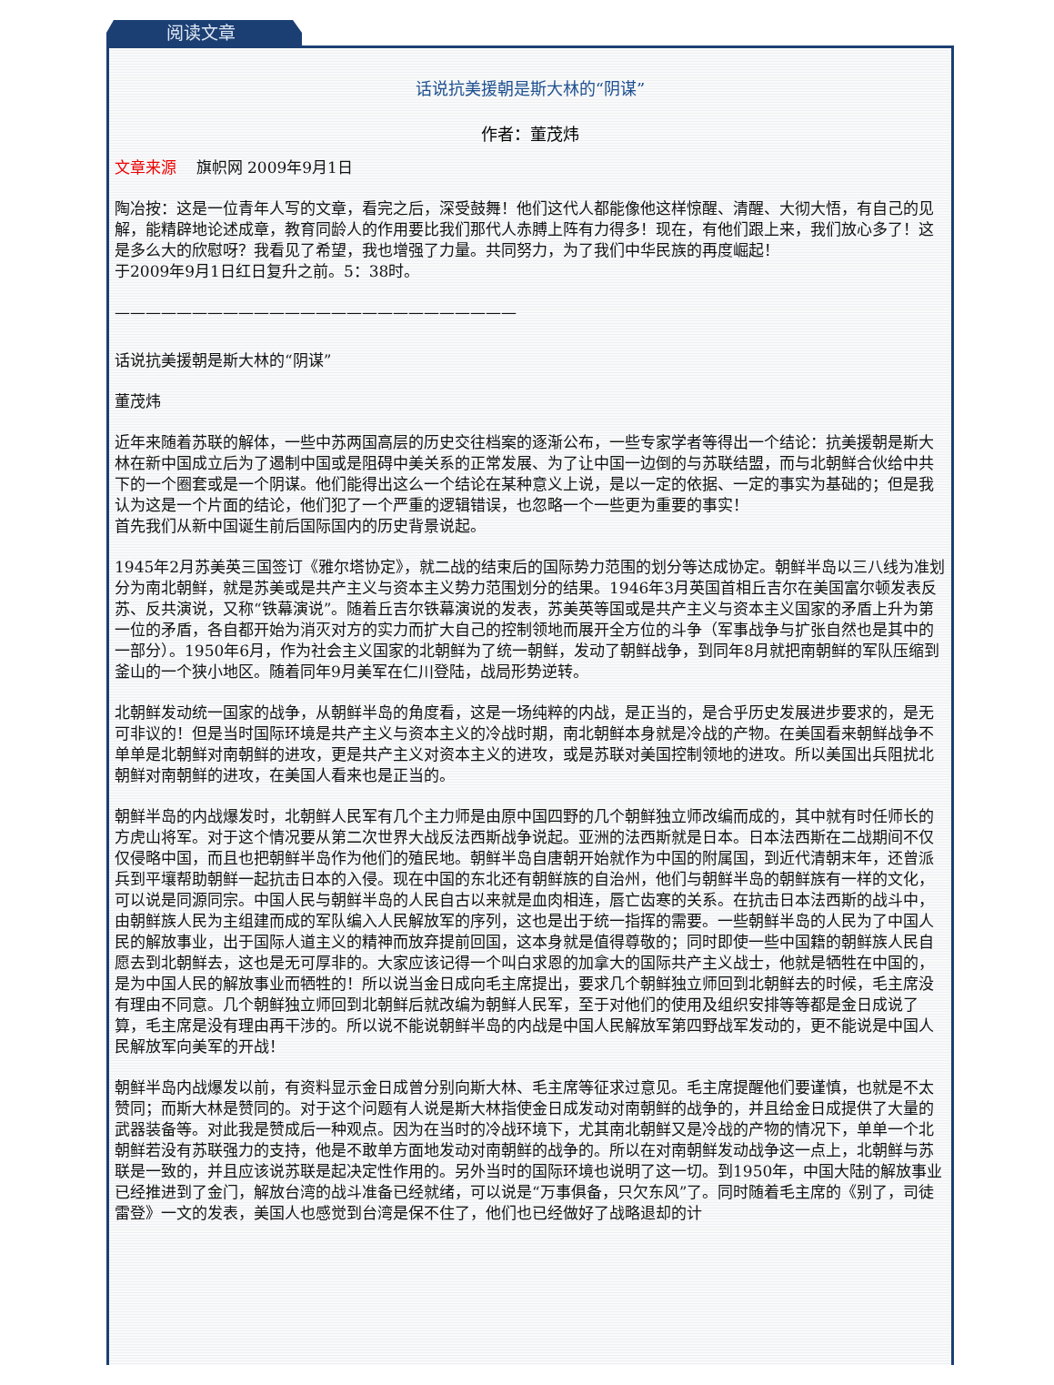阅读文章
话说抗美援朝是斯大林的“阴谋”
作者：董茂炜
文章来源 旗帜网 2009年9月1日
陶冶按：这是一位青年人写的文章，看完之后，深受鼓舞！他们这代人都能像他这样惊醒、清醒、大彻大悟，有自己的见解，能精辟地论述成章，教育同龄人的作用要比我们那代人赤膊上阵有力得多！现在，有他们跟上来，我们放心多了！这是多么大的欣慰呀？我看见了希望，我也增强了力量。共同努力，为了我们中华民族的再度崛起！
于2009年9月1日红日复升之前。5：38时。
——————————————————————————
话说抗美援朝是斯大林的“阴谋”
董茂炜
近年来随着苏联的解体，一些中苏两国高层的历史交往档案的逐渐公布，一些专家学者等得出一个结论：抗美援朝是斯大林在新中国成立后为了遏制中国或是阻碍中美关系的正常发展、为了让中国一边倒的与苏联结盟，而与北朝鲜合伙给中共下的一个圈套或是一个阴谋。他们能得出这么一个结论在某种意义上说，是以一定的依据、一定的事实为基础的；但是我认为这是一个片面的结论，他们犯了一个严重的逻辑错误，也忽略一个一些更为重要的事实！
首先我们从新中国诞生前后国际国内的历史背景说起。
1945年2月苏美英三国签订《雅尔塔协定》，就二战的结束后的国际势力范围的划分等达成协定。朝鲜半岛以三八线为准划分为南北朝鲜，就是苏美或是共产主义与资本主义势力范围划分的结果。1946年3月英国首相丘吉尔在美国富尔顿发表反苏、反共演说，又称“铁幕演说”。随着丘吉尔铁幕演说的发表，苏美英等国或是共产主义与资本主义国家的矛盾上升为第一位的矛盾，各自都开始为消灭对方的实力而扩大自己的控制领地而展开全方位的斗争（军事战争与扩张自然也是其中的一部分）。1950年6月，作为社会主义国家的北朝鲜为了统一朝鲜，发动了朝鲜战争，到同年8月就把南朝鲜的军队压缩到釜山的一个狭小地区。随着同年9月美军在仁川登陆，战局形势逆转。
北朝鲜发动统一国家的战争，从朝鲜半岛的角度看，这是一场纯粹的内战，是正当的，是合乎历史发展进步要求的，是无可非议的！但是当时国际环境是共产主义与资本主义的冷战时期，南北朝鲜本身就是冷战的产物。在美国看来朝鲜战争不单单是北朝鲜对南朝鲜的进攻，更是共产主义对资本主义的进攻，或是苏联对美国控制领地的进攻。所以美国出兵阻扰北朝鲜对南朝鲜的进攻，在美国人看来也是正当的。
朝鲜半岛的内战爆发时，北朝鲜人民军有几个主力师是由原中国四野的几个朝鲜独立师改编而成的，其中就有时任师长的方虎山将军。对于这个情况要从第二次世界大战反法西斯战争说起。亚洲的法西斯就是日本。日本法西斯在二战期间不仅仅侵略中国，而且也把朝鲜半岛作为他们的殖民地。朝鲜半岛自唐朝开始就作为中国的附属国，到近代清朝末年，还曾派兵到平壤帮助朝鲜一起抗击日本的入侵。现在中国的东北还有朝鲜族的自治州，他们与朝鲜半岛的朝鲜族有一样的文化，可以说是同源同宗。中国人民与朝鲜半岛的人民自古以来就是血肉相连，唇亡齿寒的关系。在抗击日本法西斯的战斗中，由朝鲜族人民为主组建而成的军队编入人民解放军的序列，这也是出于统一指挥的需要。一些朝鲜半岛的人民为了中国人民的解放事业，出于国际人道主义的精神而放弃提前回国，这本身就是值得尊敬的；同时即使一些中国籍的朝鲜族人民自愿去到北朝鲜去，这也是无可厚非的。大家应该记得一个叫白求恩的加拿大的国际共产主义战士，他就是牺牲在中国的，是为中国人民的解放事业而牺牲的！所以说当金日成向毛主席提出，要求几个朝鲜独立师回到北朝鲜去的时候，毛主席没有理由不同意。几个朝鲜独立师回到北朝鲜后就改编为朝鲜人民军，至于对他们的使用及组织安排等等都是金日成说了算，毛主席是没有理由再干涉的。所以说不能说朝鲜半岛的内战是中国人民解放军第四野战军发动的，更不能说是中国人民解放军向美军的开战！
朝鲜半岛内战爆发以前，有资料显示金日成曾分别向斯大林、毛主席等征求过意见。毛主席提醒他们要谨慎，也就是不太赞同；而斯大林是赞同的。对于这个问题有人说是斯大林指使金日成发动对南朝鲜的战争的，并且给金日成提供了大量的武器装备等。对此我是赞成后一种观点。因为在当时的冷战环境下，尤其南北朝鲜又是冷战的产物的情况下，单单一个北朝鲜若没有苏联强力的支持，他是不敢单方面地发动对南朝鲜的战争的。所以在对南朝鲜发动战争这一点上，北朝鲜与苏联是一致的，并且应该说苏联是起决定性作用的。另外当时的国际环境也说明了这一切。到1950年，中国大陆的解放事业已经推进到了金门，解放台湾的战斗准备已经就绪，可以说是“万事俱备，只欠东风”了。同时随着毛主席的《别了，司徒雷登》一文的发表，美国人也感觉到台湾是保不住了，他们也已经做好了战略退却的计